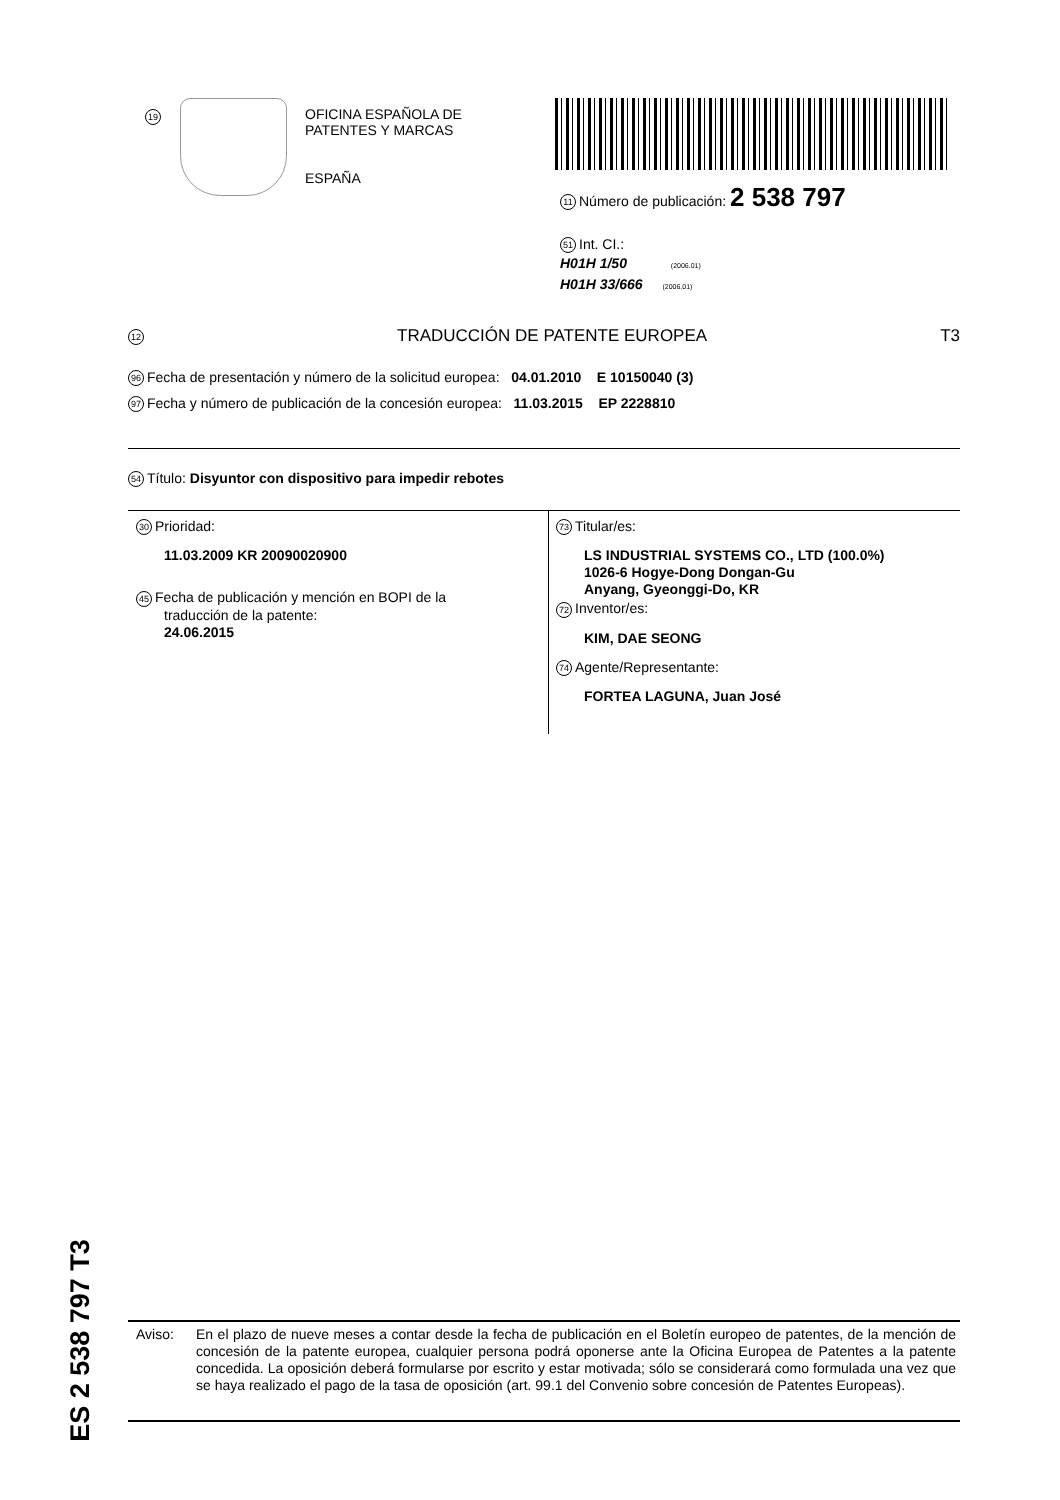19
OFICINA ESPAÑOLA DE
PATENTES Y MARCAS
ESPAÑA
11 Número de publicación: 2 538 797
51 Int. CI.:
H01H 1/50 (2006.01)
H01H 33/666 (2006.01)
12 TRADUCCIÓN DE PATENTE EUROPEA T3
96 Fecha de presentación y número de la solicitud europea: 04.01.2010 E 10150040 (3)
97 Fecha y número de publicación de la concesión europea: 11.03.2015 EP 2228810
54 Título: Disyuntor con dispositivo para impedir rebotes
30 Prioridad:
11.03.2009 KR 20090020900
45 Fecha de publicación y mención en BOPI de la
traducción de la patente:
24.06.2015
73 Titular/es:
LS INDUSTRIAL SYSTEMS CO., LTD (100.0%)
1026-6 Hogye-Dong Dongan-Gu
Anyang, Gyeonggi-Do, KR
72 Inventor/es:
KIM, DAE SEONG
74 Agente/Representante:
FORTEA LAGUNA, Juan José
ES 2 538 797 T3
Aviso: En el plazo de nueve meses a contar desde la fecha de publicación en el Boletín europeo de patentes, de la mención de concesión de la patente europea, cualquier persona podrá oponerse ante la Oficina Europea de Patentes a la patente concedida. La oposición deberá formularse por escrito y estar motivada; sólo se considerará como formulada una vez que se haya realizado el pago de la tasa de oposición (art. 99.1 del Convenio sobre concesión de Patentes Europeas).